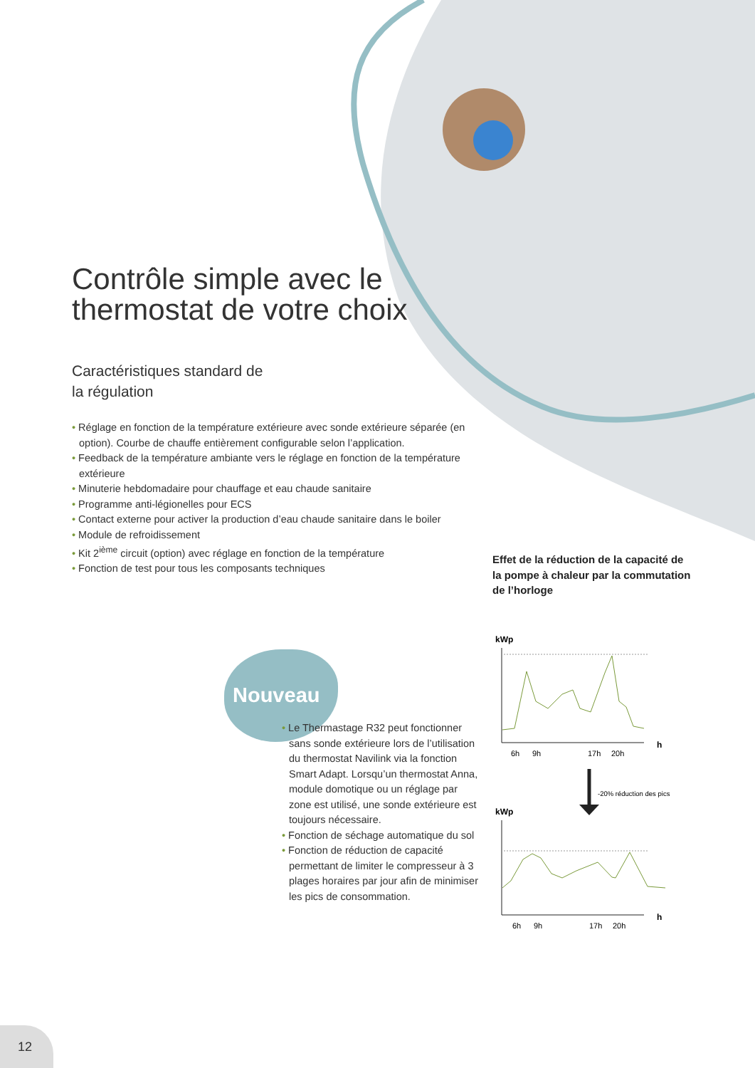Contrôle simple avec le thermostat de votre choix
Caractéristiques standard de
la régulation
• Réglage en fonction de la température extérieure avec sonde extérieure séparée (en option). Courbe de chauffe entièrement configurable selon l’application.
• Feedback de la température ambiante vers le réglage en fonction de la température extérieure
• Minuterie hebdomadaire pour chauffage et eau chaude sanitaire
• Programme anti-légionelles pour ECS
• Contact externe pour activer la production d’eau chaude sanitaire dans le boiler
• Module de refroidissement
• Kit 2<sup>ième</sup> circuit (option) avec réglage en fonction de la température
• Fonction de test pour tous les composants techniques
Effet de la réduction de la capacité de la pompe à chaleur par la commutation de l’horloge
Nouveau
• Le Thermastage R32 peut fonctionner sans sonde extérieure lors de l’utilisation du thermostat Navilink via la fonction Smart Adapt. Lorsqu’un thermostat Anna, module domotique ou un réglage par zone est utilisé, une sonde extérieure est toujours nécessaire.
• Fonction de séchage automatique du sol
• Fonction de réduction de capacité permettant de limiter le compresseur à 3 plages horaires par jour afin de minimiser les pics de consommation.
kWp
h
6h
9h
17h
20h
-20% réduction des pics
kWp
h
6h
9h
17h
20h
12